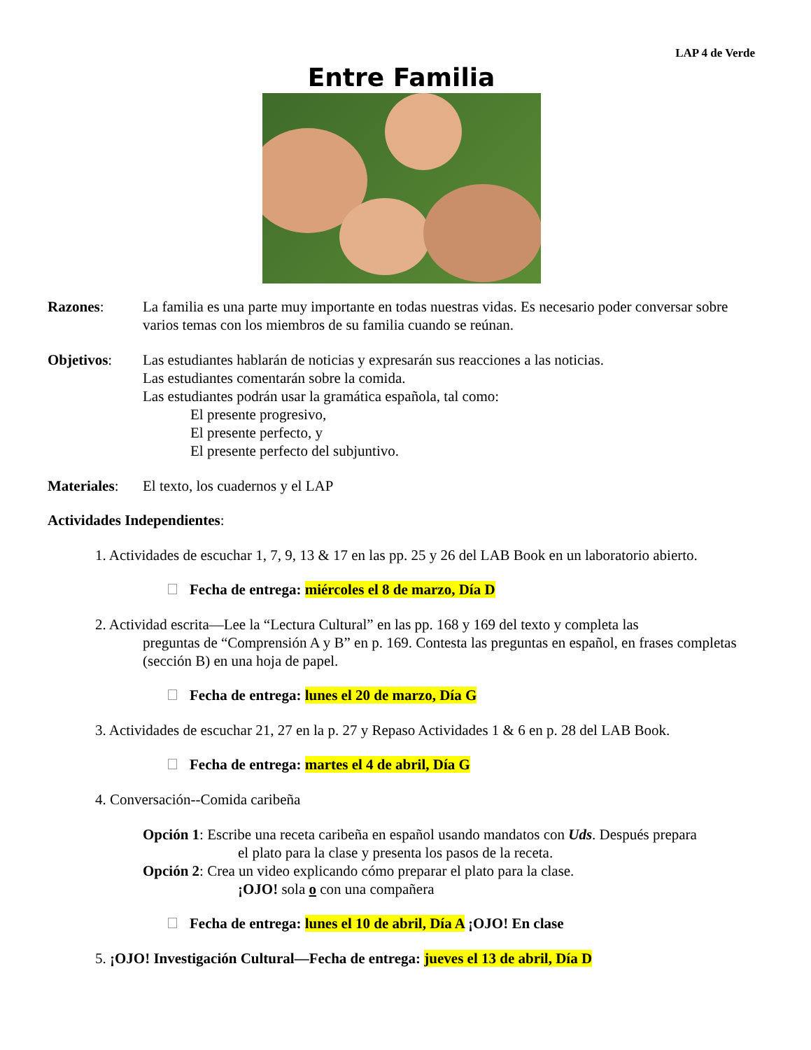LAP 4 de Verde
Entre Familia
Razones: La familia es una parte muy importante en todas nuestras vidas. Es necesario poder conversar sobre varios temas con los miembros de su familia cuando se reúnan.
Objetivos: Las estudiantes hablarán de noticias y expresarán sus reacciones a las noticias.
Las estudiantes comentarán sobre la comida.
Las estudiantes podrán usar la gramática española, tal como:
El presente progresivo,
El presente perfecto, y
El presente perfecto del subjuntivo.
Materiales:
El texto, los cuadernos y el LAP
Actividades Independientes:
1. Actividades de escuchar 1, 7, 9, 13 & 17 en las pp. 25 y 26 del LAB Book en un laboratorio abierto.
Fecha de entrega: miércoles el 8 de marzo, Día D
2. Actividad escrita—Lee la “Lectura Cultural” en las pp. 168 y 169 del texto y completa las
preguntas de “Comprensión A y B” en p. 169. Contesta las preguntas en español, en frases completas (sección B) en una hoja de papel.
Fecha de entrega: lunes el 20 de marzo, Día G
3. Actividades de escuchar 21, 27 en la p. 27 y Repaso Actividades 1 & 6 en p. 28 del LAB Book.
Fecha de entrega: martes el 4 de abril, Día G
4. Conversación--Comida caribeña
Opción 1: Escribe una receta caribeña en español usando mandatos con Uds. Después prepara
el plato para la clase y presenta los pasos de la receta.
Opción 2: Crea un video explicando cómo preparar el plato para la clase.
¡OJO! sola o con una compañera
Fecha de entrega: lunes el 10 de abril, Día A ¡OJO! En clase
5. ¡OJO! Investigación Cultural—Fecha de entrega: jueves el 13 de abril, Día D